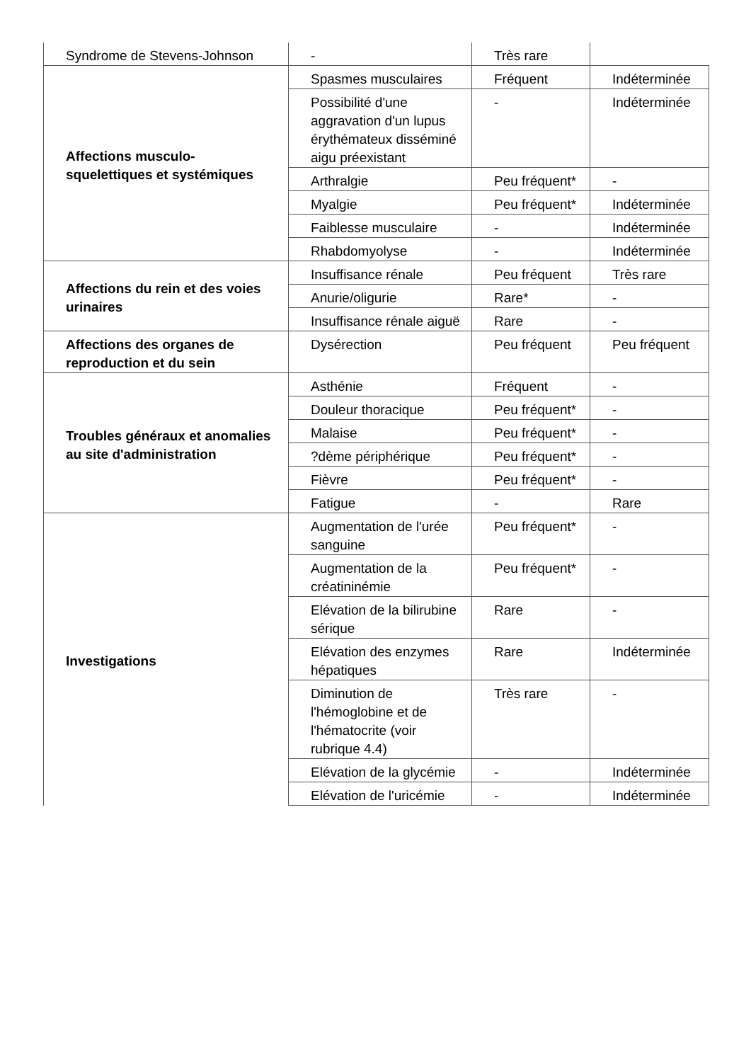| Syndrome de Stevens-Johnson | - | Très rare | |
| Affections musculo-squelettiques et systémiques | Spasmes musculaires | Fréquent | Indéterminée |
| | Possibilité d'une aggravation d'un lupus érythémateux disséminé aigu préexistant | - | Indéterminée |
| | Arthralgie | Peu fréquent* | - |
| | Myalgie | Peu fréquent* | Indéterminée |
| | Faiblesse musculaire | - | Indéterminée |
| | Rhabdomyolyse | - | Indéterminée |
| Affections du rein et des voies urinaires | Insuffisance rénale | Peu fréquent | Très rare |
| | Anurie/oligurie | Rare* | - |
| | Insuffisance rénale aiguë | Rare | - |
| Affections des organes de reproduction et du sein | Dysérection | Peu fréquent | Peu fréquent |
| Troubles généraux et anomalies au site d'administration | Asthénie | Fréquent | - |
| | Douleur thoracique | Peu fréquent* | - |
| | Malaise | Peu fréquent* | - |
| | ?dème périphérique | Peu fréquent* | - |
| | Fièvre | Peu fréquent* | - |
| | Fatigue | - | Rare |
| Investigations | Augmentation de l'urée sanguine | Peu fréquent* | - |
| | Augmentation de la créatininémie | Peu fréquent* | - |
| | Elévation de la bilirubine sérique | Rare | - |
| | Elévation des enzymes hépatiques | Rare | Indéterminée |
| | Diminution de l'hémoglobine et de l'hématocrite (voir rubrique 4.4) | Très rare | - |
| | Elévation de la glycémie | - | Indéterminée |
| | Elévation de l'uricémie | - | Indéterminée |